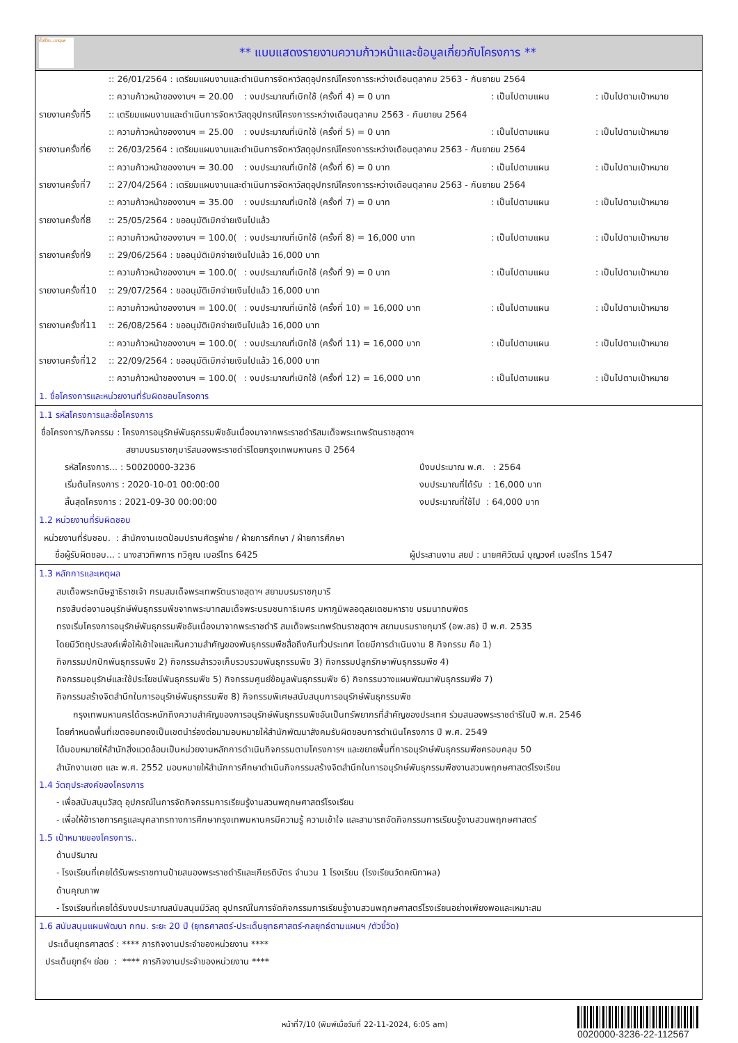ทั้งชีวิต..เราดูแล
** แบบแสดงรายงานความก้าวหน้าและข้อมูลเกี่ยวกับโครงการ **
:: 26/01/2564 : เตรียมแผนงานและดำเนินการจัดหาวัสดุอุปกรณ์โครงการระหว่างเดือนตุลาคม 2563 - กันยายน 2564
:: ความก้าวหน้าของงานฯ = 20.00: งบประมาณที่เบิกใช้ (ครั้งที่ 4) = 0 บาท: เป็นไปตามแผน: เป็นไปตามเป้าหมาย
รายงานครั้งที่5:: เตรียมแผนงานและดำเนินการจัดหาวัสดุอุปกรณ์โครงการระหว่างเดือนตุลาคม 2563 - กันยายน 2564
:: ความก้าวหน้าของงานฯ = 25.00: งบประมาณที่เบิกใช้ (ครั้งที่ 5) = 0 บาท: เป็นไปตามแผน: เป็นไปตามเป้าหมาย
รายงานครั้งที่6:: 26/03/2564 : เตรียมแผนงานและดำเนินการจัดหาวัสดุอุปกรณ์โครงการระหว่างเดือนตุลาคม 2563 - กันยายน 2564
:: ความก้าวหน้าของงานฯ = 30.00: งบประมาณที่เบิกใช้ (ครั้งที่ 6) = 0 บาท: เป็นไปตามแผน: เป็นไปตามเป้าหมาย
รายงานครั้งที่7:: 27/04/2564 : เตรียมแผนงานและดำเนินการจัดหาวัสดุอุปกรณ์โครงการระหว่างเดือนตุลาคม 2563 - กันยายน 2564
:: ความก้าวหน้าของงานฯ = 35.00: งบประมาณที่เบิกใช้ (ครั้งที่ 7) = 0 บาท: เป็นไปตามแผน: เป็นไปตามเป้าหมาย
รายงานครั้งที่8:: 25/05/2564 : ขออนุมัติเบิกจ่ายเงินไปแล้ว
:: ความก้าวหน้าของงานฯ = 100.0(: งบประมาณที่เบิกใช้ (ครั้งที่ 8) = 16,000 บาท: เป็นไปตามแผน: เป็นไปตามเป้าหมาย
รายงานครั้งที่9:: 29/06/2564 : ขออนุมัติเบิกจ่ายเงินไปแล้ว 16,000 บาท
:: ความก้าวหน้าของงานฯ = 100.0(: งบประมาณที่เบิกใช้ (ครั้งที่ 9) = 0 บาท: เป็นไปตามแผน: เป็นไปตามเป้าหมาย
รายงานครั้งที่10:: 29/07/2564 : ขออนุมัติเบิกจ่ายเงินไปแล้ว 16,000 บาท
:: ความก้าวหน้าของงานฯ = 100.0(: งบประมาณที่เบิกใช้ (ครั้งที่ 10) = 16,000 บาท: เป็นไปตามแผน: เป็นไปตามเป้าหมาย
รายงานครั้งที่11:: 26/08/2564 : ขออนุมัติเบิกจ่ายเงินไปแล้ว 16,000 บาท
:: ความก้าวหน้าของงานฯ = 100.0(: งบประมาณที่เบิกใช้ (ครั้งที่ 11) = 16,000 บาท: เป็นไปตามแผน: เป็นไปตามเป้าหมาย
รายงานครั้งที่12:: 22/09/2564 : ขออนุมัติเบิกจ่ายเงินไปแล้ว 16,000 บาท
:: ความก้าวหน้าของงานฯ = 100.0(: งบประมาณที่เบิกใช้ (ครั้งที่ 12) = 16,000 บาท: เป็นไปตามแผน: เป็นไปตามเป้าหมาย
1. ชื่อโครงการและหน่วยงานที่รับผิดชอบโครงการ
1.1 รหัสโครงการและชื่อโครงการ
ชื่อโครงการ/กิจกรรม : โครงการอนุรักษ์พันธุกรรมพืชอันเนื่องมาจากพระราชดำริสมเด็จพระเทพรัตนราชสุดาฯ
สยามบรมราชกุมารีสนองพระราชดำริโดยกรุงเทพมหานคร ปี 2564
รหัสโครงการ... : 50020000-3236 ปีงบประมาณ พ.ศ. : 2564
เริ่มต้นโครงการ : 2020-10-01 00:00:00 งบประมาณที่ได้รับ : 16,000 บาท
สิ้นสุดโครงการ : 2021-09-30 00:00:00 งบประมาณที่ใช้ไป : 64,000 บาท
1.2 หน่วยงานที่รับผิดชอบ
หน่วยงานที่รับชอบ. : สำนักงานเขตป้อมปราบศัตรูพ่าย / ฝ่ายการศึกษา / ฝ่ายการศึกษา
ชื่อผู้รับผิดชอบ... : นางสาวทิพการ ทวีคูณ เบอร์โทร 6425 ผู้ประสานงาน สยป : นายศศิวัฒน์ บุญวงศ์ เบอร์โทร 1547
1.3 หลักการและเหตุผล
สมเด็จพระกนิษฐาธิราชเจ้า กรมสมเด็จพระเทพรัตนราชสุดาฯ สยามบรมราชกุมารี
ทรงสืบต่องานอนุรักษ์พันธุกรรมพืชจากพระบาทสมเด็จพระบรมชนกาธิเบศร มหาภูมิพลอดุลยเดชมหาราช บรมนาถบพิตร
ทรงเริ่มโครงการอนุรักษ์พันธุกรรมพืชอันเนื่องมาจากพระราชดำริ สมเด็จพระเทพรัตนราชสุดาฯ สยามบรมราชกุมารี (อพ.สธ) ปี พ.ศ. 2535
โดยมีวัตถุประสงค์เพื่อให้เข้าใจและเห็นความสำคัญของพันธุกรรมพืชสื่อถึงกันทั่วประเทศ โดยมีการดำเนินงาน 8 กิจกรรม คือ 1)
กิจกรรมปกปักพันธุกรรมพืช 2) กิจกรรมสำรวจเก็บรวบรวมพันธุกรรมพืช 3) กิจกรรมปลูกรักษาพันธุกรรมพืช 4)
กิจกรรมอนุรักษ์และใช้ประโยชน์พันธุกรรมพืช 5) กิจกรรมศูนย์ข้อมูลพันธุกรรมพืช 6) กิจกรรมวางแผนพัฒนาพันธุกรรมพืช 7)
กิจกรรมสร้างจิตสำนึกในการอนุรักษ์พันธุกรรมพืช 8) กิจกรรมพิเศษสนับสนุนการอนุรักษ์พันธุกรรมพืช
กรุงเทพมหานครได้ตระหนักถึงความสำคัญของการอนุรักษ์พันธุกรรมพืชอันเป็นทรัพยากรที่สำคัญของประเทศ ร่วมสนองพระราชดำริในปี พ.ศ. 2546
โดยกำหนดพื้นที่เขตจอมทองเป็นเขตนำร่องต่อมามอบหมายให้สำนักพัฒนาสังคมรับผิดชอบการดำเนินโครงการ ปี พ.ศ. 2549
ได้มอบหมายให้สำนักสิ่งแวดล้อมเป็นหน่วยงานหลักการดำเนินกิจกรรมตามโครงการฯ และขยายพื้นที่การอนุรักษ์พันธุกรรมพืชครอบคลุม 50
สำนักงานเขต และ พ.ศ. 2552 มอบหมายให้สำนักการศึกษาดำเนินกิจกรรมสร้างจิตสำนึกในการอนุรักษ์พันธุกรรมพืชงานสวนพฤกษศาสตร์โรงเรียน
1.4 วัตถุประสงค์ของโครงการ
- เพื่อสนับสนุนวัสดุ อุปกรณ์ในการจัดกิจกรรมการเรียนรู้งานสวนพฤกษศาสตร์โรงเรียน
- เพื่อให้ข้าราชการครูและบุคลากรทางการศึกษากรุงเทพมหานครมีความรู้ ความเข้าใจ และสามารถจัดกิจกรรมการเรียนรู้งานสวนพฤกษศาสตร์
1.5 เป้าหมายของโครงการ..
ด้านปริมาณ
- โรงเรียนที่เคยได้รับพระราชทานป้ายสนองพระราชดำริและเกียรติบัตร จำนวน 1 โรงเรียน (โรงเรียนวัดคณิกาผล)
ด้านคุณภาพ
- โรงเรียนที่เคยได้รับงบประมาณสนับสนุนมีวัสดุ อุปกรณ์ในการจัดกิจกรรมการเรียนรู้งานสวนพฤกษศาสตร์โรงเรียนอย่างเพียงพอและเหมาะสม
1.6 สนับสนุนแผนพัฒนา กทม. ระยะ 20 ปี (ยุทธศาสตร์-ประเด็นยุทธศาสตร์-กลยุทธ์ตามแผนฯ /ตัวชี้วัด)
ประเด็นยุทธศาสตร์ : **** ภารกิจงานประจำของหน่วยงาน ****
ประเด็นยุทธ์ฯ ย่อย : **** ภารกิจงานประจำของหน่วยงาน ****
หน้าที่7/10 (พิมพ์เมื่อวันที่ 22-11-2024, 6:05 am)
0020000-3236-22-112567